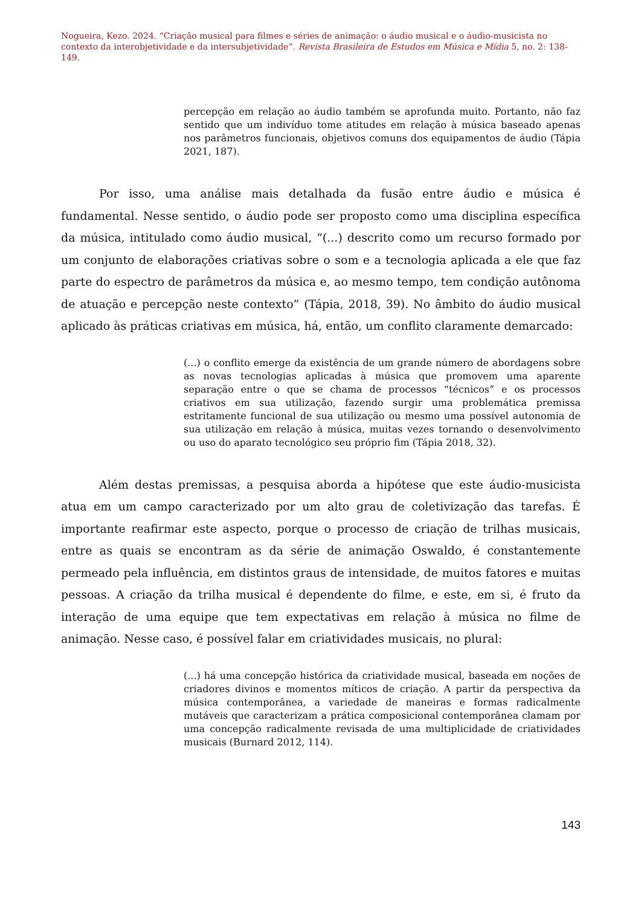Nogueira, Kezo. 2024. “Criação musical para filmes e séries de animação: o áudio musical e o áudio-musicista no contexto da interobjetividade e da intersubjetividade”. Revista Brasileira de Estudos em Música e Mídia 5, no. 2: 138-149.
percepção em relação ao áudio também se aprofunda muito. Portanto, não faz sentido que um indivíduo tome atitudes em relação à música baseado apenas nos parâmetros funcionais, objetivos comuns dos equipamentos de áudio (Tápia 2021, 187).
Por isso, uma análise mais detalhada da fusão entre áudio e música é fundamental. Nesse sentido, o áudio pode ser proposto como uma disciplina específica da música, intitulado como áudio musical, “(...) descrito como um recurso formado por um conjunto de elaborações criativas sobre o som e a tecnologia aplicada a ele que faz parte do espectro de parâmetros da música e, ao mesmo tempo, tem condição autônoma de atuação e percepção neste contexto” (Tápia, 2018, 39). No âmbito do áudio musical aplicado às práticas criativas em música, há, então, um conflito claramente demarcado:
(...) o conflito emerge da existência de um grande número de abordagens sobre as novas tecnologias aplicadas à música que promovem uma aparente separação entre o que se chama de processos “técnicos” e os processos criativos em sua utilização, fazendo surgir uma problemática premissa estritamente funcional de sua utilização ou mesmo uma possível autonomia de sua utilização em relação à música, muitas vezes tornando o desenvolvimento ou uso do aparato tecnológico seu próprio fim (Tápia 2018, 32).
Além destas premissas, a pesquisa aborda a hipótese que este áudio-musicista atua em um campo caracterizado por um alto grau de coletivização das tarefas. É importante reafirmar este aspecto, porque o processo de criação de trilhas musicais, entre as quais se encontram as da série de animação Oswaldo, é constantemente permeado pela influência, em distintos graus de intensidade, de muitos fatores e muitas pessoas. A criação da trilha musical é dependente do filme, e este, em si, é fruto da interação de uma equipe que tem expectativas em relação à música no filme de animação. Nesse caso, é possível falar em criatividades musicais, no plural:
(...) há uma concepção histórica da criatividade musical, baseada em noções de criadores divinos e momentos míticos de criação. A partir da perspectiva da música contemporânea, a variedade de maneiras e formas radicalmente mutáveis que caracterizam a prática composicional contemporânea clamam por uma concepção radicalmente revisada de uma multiplicidade de criatividades musicais (Burnard 2012, 114).
143